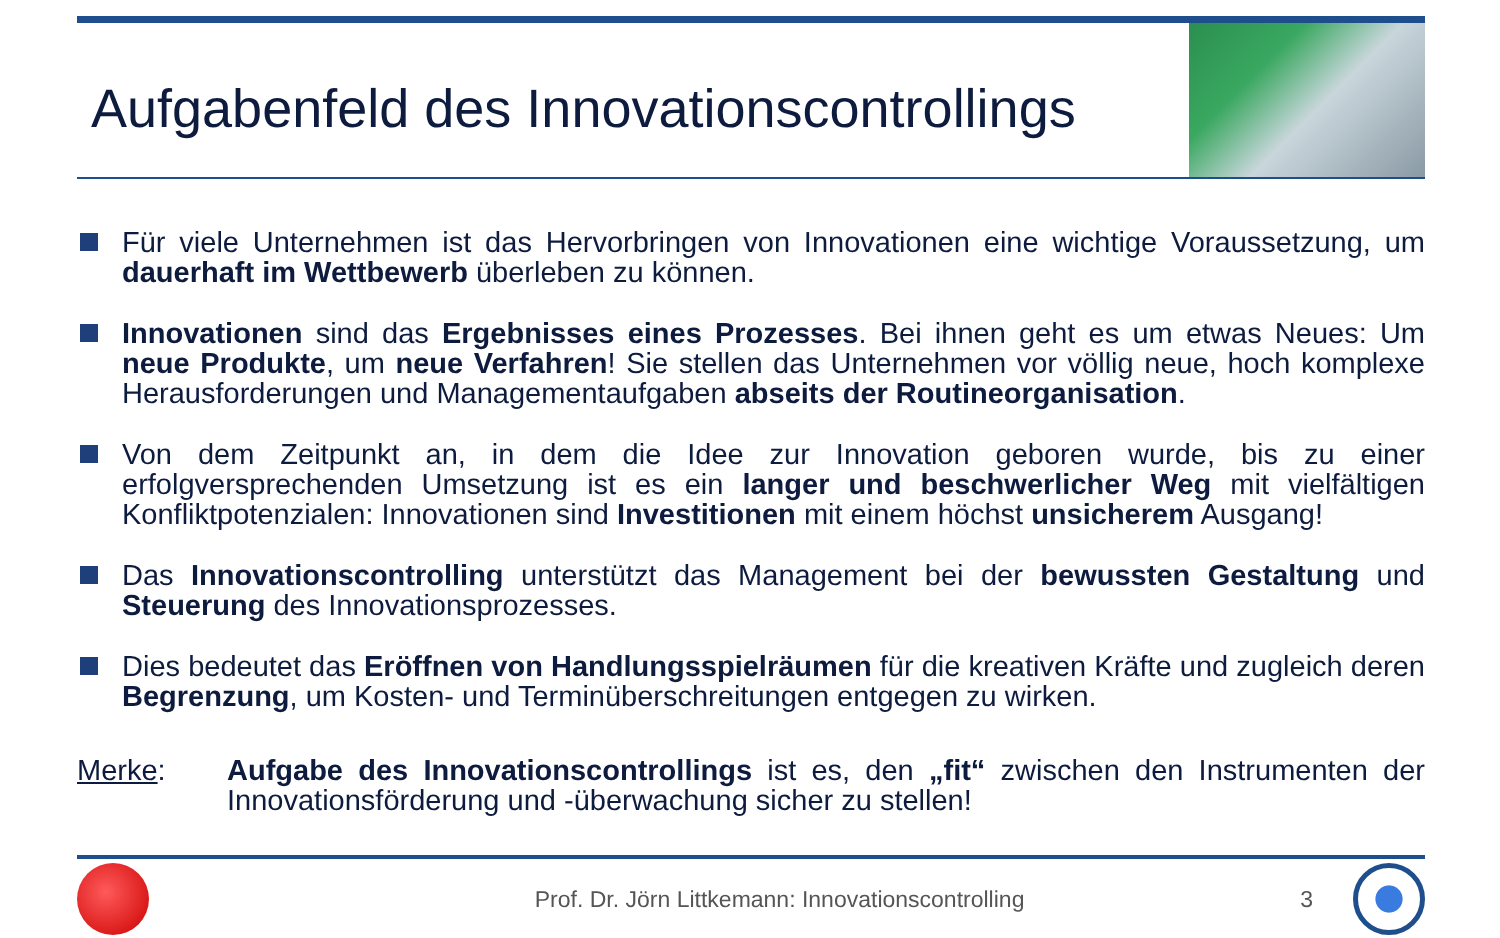Aufgabenfeld des Innovationscontrollings
Für viele Unternehmen ist das Hervorbringen von Innovationen eine wichtige Voraussetzung, um dauerhaft im Wettbewerb überleben zu können.
Innovationen sind das Ergebnisses eines Prozesses. Bei ihnen geht es um etwas Neues: Um neue Produkte, um neue Verfahren! Sie stellen das Unternehmen vor völlig neue, hoch komplexe Herausforderungen und Managementaufgaben abseits der Routineorganisation.
Von dem Zeitpunkt an, in dem die Idee zur Innovation geboren wurde, bis zu einer erfolgversprechenden Umsetzung ist es ein langer und beschwerlicher Weg mit vielfältigen Konfliktpotenzialen: Innovationen sind Investitionen mit einem höchst unsicherem Ausgang!
Das Innovationscontrolling unterstützt das Management bei der bewussten Gestaltung und Steuerung des Innovationsprozesses.
Dies bedeutet das Eröffnen von Handlungsspielräumen für die kreativen Kräfte und zugleich deren Begrenzung, um Kosten- und Terminüberschreitungen entgegen zu wirken.
Merke: Aufgabe des Innovationscontrollings ist es, den „fit“ zwischen den Instrumenten der Innovationsförderung und -überwachung sicher zu stellen!
Prof. Dr. Jörn Littkemann: Innovationscontrolling 3